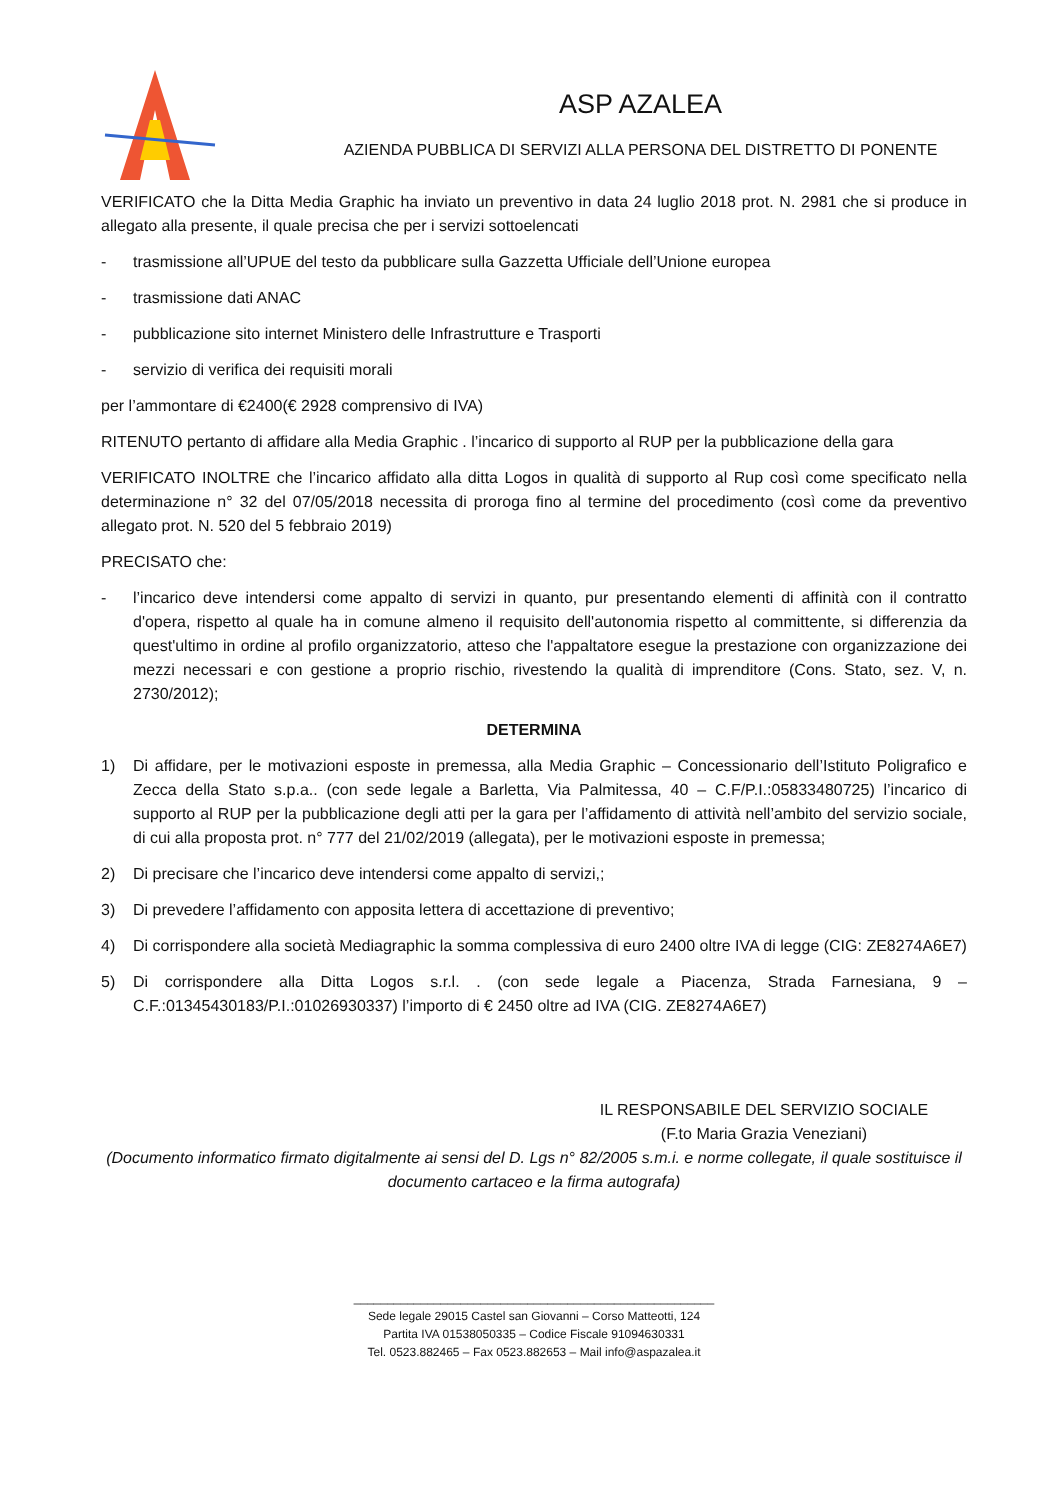ASP AZALEA
AZIENDA PUBBLICA DI SERVIZI ALLA PERSONA DEL DISTRETTO DI PONENTE
VERIFICATO che la Ditta Media Graphic ha inviato un preventivo in data 24 luglio 2018 prot. N. 2981 che si produce in allegato alla presente, il quale precisa che per i servizi sottoelencati
- trasmissione all’UPUE del testo da pubblicare sulla Gazzetta Ufficiale dell’Unione europea
- trasmissione dati ANAC
- pubblicazione sito internet Ministero delle Infrastrutture e Trasporti
- servizio di verifica dei requisiti morali
per l’ammontare di €2400(€ 2928 comprensivo di IVA)
RITENUTO pertanto di affidare alla Media Graphic . l’incarico di supporto al RUP per la pubblicazione della gara
VERIFICATO INOLTRE che l’incarico affidato alla ditta Logos in qualità di supporto al Rup così come specificato nella determinazione n° 32 del 07/05/2018 necessita di proroga fino al termine del procedimento (così come da preventivo allegato prot. N. 520 del 5 febbraio 2019)
PRECISATO che:
- l’incarico deve intendersi come appalto di servizi in quanto, pur presentando elementi di affinità con il contratto d'opera, rispetto al quale ha in comune almeno il requisito dell'autonomia rispetto al committente, si differenzia da quest'ultimo in ordine al profilo organizzatorio, atteso che l'appaltatore esegue la prestazione con organizzazione dei mezzi necessari e con gestione a proprio rischio, rivestendo la qualità di imprenditore (Cons. Stato, sez. V, n. 2730/2012);
DETERMINA
1) Di affidare, per le motivazioni esposte in premessa, alla Media Graphic – Concessionario dell’Istituto Poligrafico e Zecca della Stato s.p.a.. (con sede legale a Barletta, Via Palmitessa, 40 – C.F/P.I.:05833480725) l’incarico di supporto al RUP per la pubblicazione degli atti per la gara per l’affidamento di attività nell’ambito del servizio sociale, di cui alla proposta prot. n° 777 del 21/02/2019 (allegata), per le motivazioni esposte in premessa;
2) Di precisare che l’incarico deve intendersi come appalto di servizi,;
3) Di prevedere l’affidamento con apposita lettera di accettazione di preventivo;
4) Di corrispondere alla società Mediagraphic la somma complessiva di euro 2400 oltre IVA di legge (CIG: ZE8274A6E7)
5) Di corrispondere alla Ditta Logos s.r.l. . (con sede legale a Piacenza, Strada Farnesiana, 9 – C.F.:01345430183/P.I.:01026930337) l’importo di € 2450 oltre ad IVA (CIG. ZE8274A6E7)
IL RESPONSABILE DEL SERVIZIO SOCIALE
(F.to Maria Grazia Veneziani)
(Documento informatico firmato digitalmente ai sensi del D. Lgs n° 82/2005 s.m.i. e norme collegate, il quale sostituisce il documento cartaceo e la firma autografa)
______________________________________________________
Sede legale 29015 Castel san Giovanni – Corso Matteotti, 124
Partita IVA 01538050335 – Codice Fiscale 91094630331
Tel. 0523.882465 – Fax 0523.882653 – Mail info@aspazalea.it